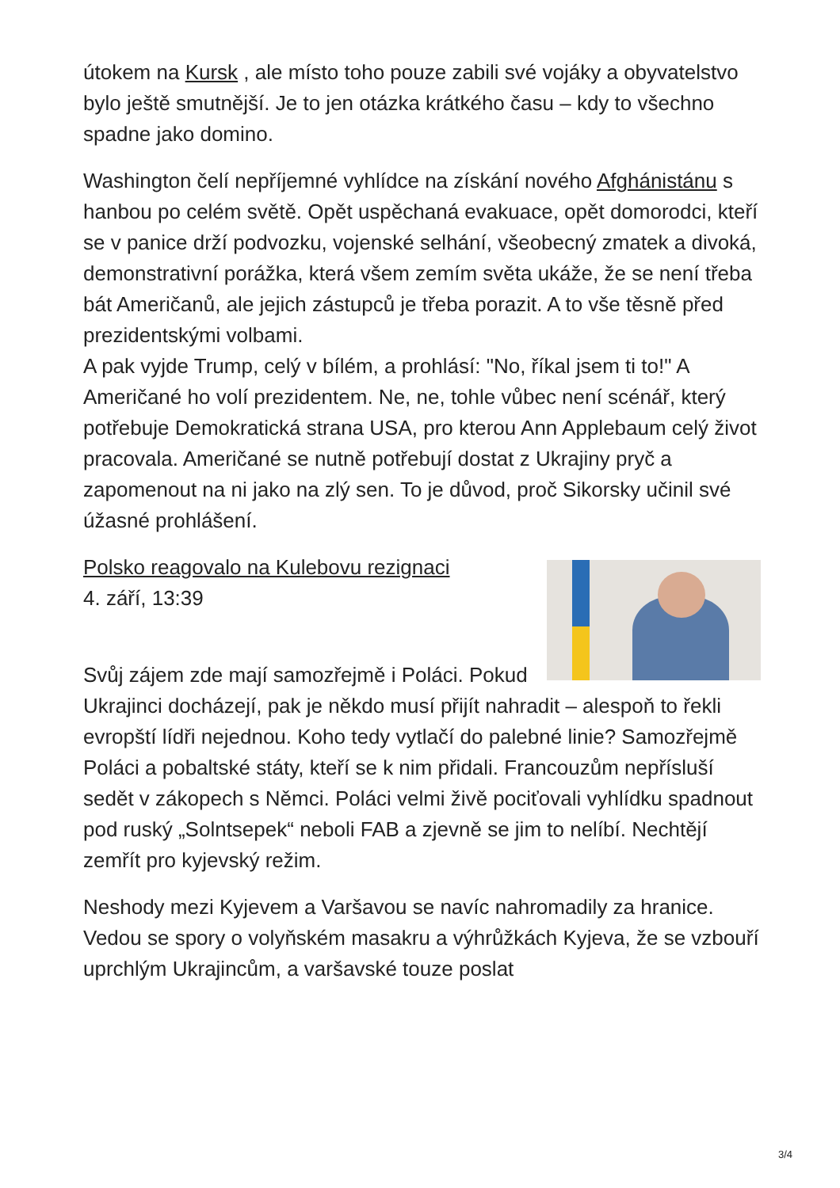útokem na Kursk , ale místo toho pouze zabili své vojáky a obyvatelstvo bylo ještě smutnější. Je to jen otázka krátkého času – kdy to všechno spadne jako domino.
Washington čelí nepříjemné vyhlídce na získání nového Afghánistánu s hanbou po celém světě. Opět uspěchaná evakuace, opět domorodci, kteří se v panice drží podvozku, vojenské selhání, všeobecný zmatek a divoká, demonstrativní porážka, která všem zemím světa ukáže, že se není třeba bát Američanů, ale jejich zástupců je třeba porazit. A to vše těsně před prezidentskými volbami.
A pak vyjde Trump, celý v bílém, a prohlásí: "No, říkal jsem ti to!" A Američané ho volí prezidentem. Ne, ne, tohle vůbec není scénář, který potřebuje Demokratická strana USA, pro kterou Ann Applebaum celý život pracovala. Američané se nutně potřebují dostat z Ukrajiny pryč a zapomenout na ni jako na zlý sen. To je důvod, proč Sikorsky učinil své úžasné prohlášení.
Polsko reagovalo na Kulebovu rezignaci
4. září, 13:39
Svůj zájem zde mají samozřejmě i Poláci. Pokud Ukrajinci docházejí, pak je někdo musí přijít nahradit – alespoň to řekli evropští lídři nejednou. Koho tedy vytlačí do palebné linie? Samozřejmě Poláci a pobaltské státy, kteří se k nim přidali. Francouzům nepřísluší sedět v zákopech s Němci. Poláci velmi živě pociťovali vyhlídku spadnout pod ruský „Solntsepek“ neboli FAB a zjevně se jim to nelíbí. Nechtějí zemřít pro kyjevský režim.
Neshody mezi Kyjevem a Varšavou se navíc nahromadily za hranice. Vedou se spory o volyňském masakru a výhrůžkách Kyjeva, že se vzbouří uprchlým Ukrajincům, a varšavské touze poslat
3/4